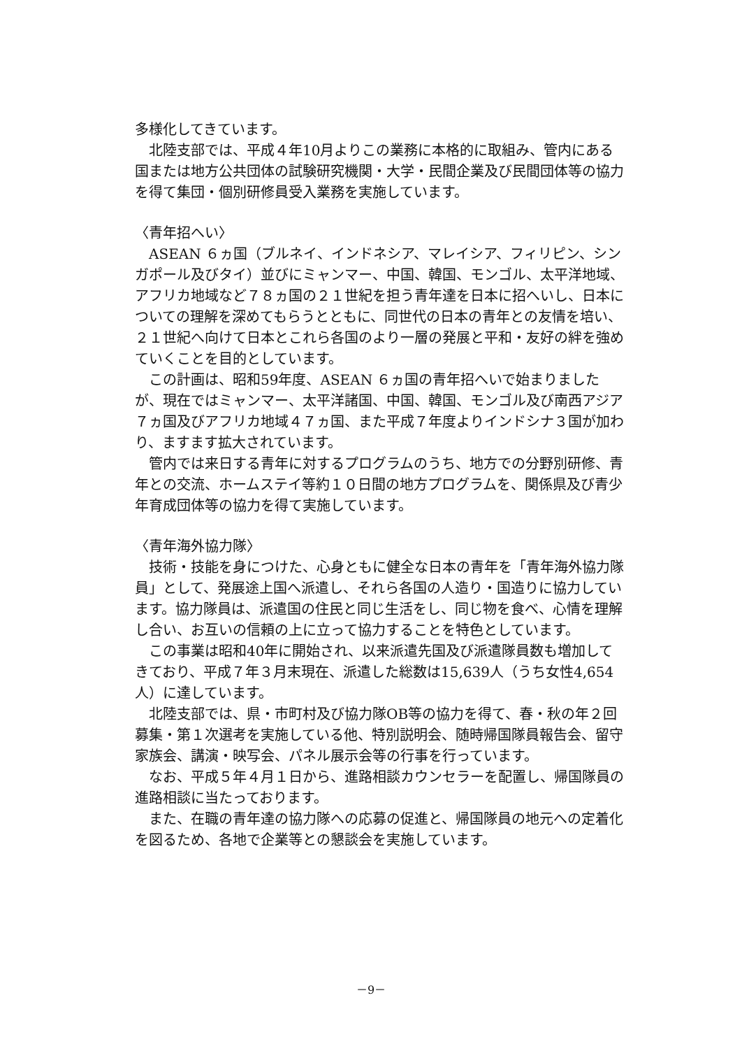多様化してきています。
北陸支部では、平成４年10月よりこの業務に本格的に取組み、管内にある国または地方公共団体の試験研究機関・大学・民間企業及び民間団体等の協力を得て集団・個別研修員受入業務を実施しています。
〈青年招へい〉
ASEAN ６ヵ国（ブルネイ、インドネシア、マレイシア、フィリピン、シンガポール及びタイ）並びにミャンマー、中国、韓国、モンゴル、太平洋地域、アフリカ地域など７８ヵ国の２１世紀を担う青年達を日本に招へいし、日本についての理解を深めてもらうとともに、同世代の日本の青年との友情を培い、２１世紀へ向けて日本とこれら各国のより一層の発展と平和・友好の絆を強めていくことを目的としています。
この計画は、昭和59年度、ASEAN ６ヵ国の青年招へいで始まりましたが、現在ではミャンマー、太平洋諸国、中国、韓国、モンゴル及び南西アジア７ヵ国及びアフリカ地域４７ヵ国、また平成７年度よりインドシナ３国が加わり、ますます拡大されています。
管内では来日する青年に対するプログラムのうち、地方での分野別研修、青年との交流、ホームステイ等約１０日間の地方プログラムを、関係県及び青少年育成団体等の協力を得て実施しています。
〈青年海外協力隊〉
技術・技能を身につけた、心身ともに健全な日本の青年を「青年海外協力隊員」として、発展途上国へ派遣し、それら各国の人造り・国造りに協力しています。協力隊員は、派遣国の住民と同じ生活をし、同じ物を食べ、心情を理解し合い、お互いの信頼の上に立って協力することを特色としています。
この事業は昭和40年に開始され、以来派遣先国及び派遣隊員数も増加してきており、平成７年３月末現在、派遣した総数は15,639人（うち女性4,654人）に達しています。
北陸支部では、県・市町村及び協力隊OB等の協力を得て、春・秋の年２回募集・第１次選考を実施している他、特別説明会、随時帰国隊員報告会、留守家族会、講演・映写会、パネル展示会等の行事を行っています。
なお、平成５年４月１日から、進路相談カウンセラーを配置し、帰国隊員の進路相談に当たっております。
また、在職の青年達の協力隊への応募の促進と、帰国隊員の地元への定着化を図るため、各地で企業等との懇談会を実施しています。
－9－